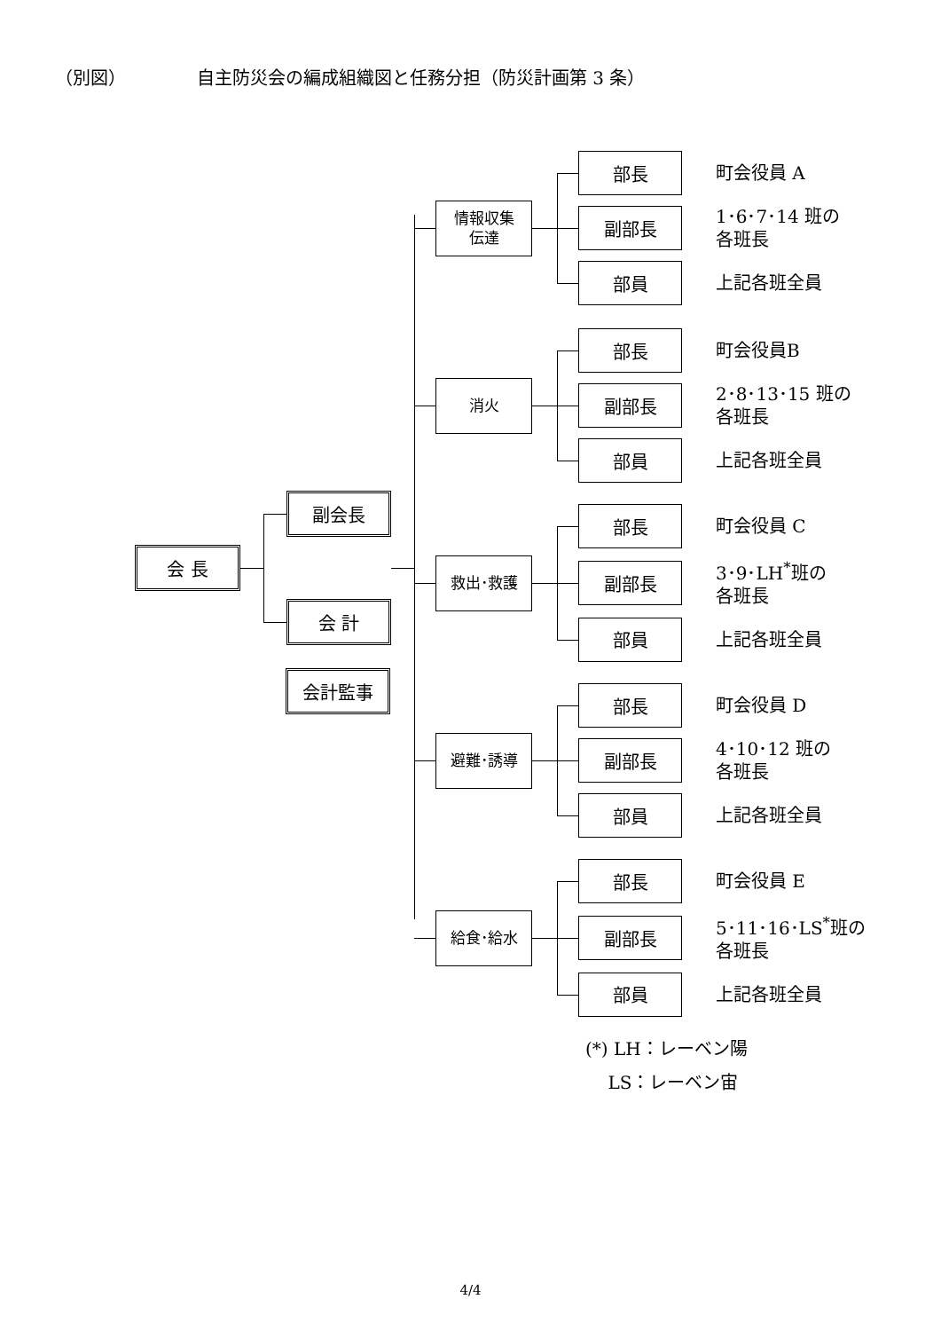（別図） 自主防災会の編成組織図と任務分担（防災計画第 3 条）
会 長
副会長
会 計
会計監事
情報収集
伝達
部長
町会役員 A
副部長
1･6･7･14 班の
各班長
部員
上記各班全員
消火
部長
町会役員B
副部長
2･8･13･15 班の
各班長
部員
上記各班全員
救出･救護
部長
町会役員 C
副部長
3･9･LH<sup>*</sup>班の
各班長
部員
上記各班全員
避難･誘導
部長
町会役員 D
副部長
4･10･12 班の
各班長
部員
上記各班全員
給食･給水
部長
町会役員 E
副部長
5･11･16･LS<sup>*</sup>班の
各班長
部員
上記各班全員
(*) LH：レーベン陽
LS：レーベン宙
4/4